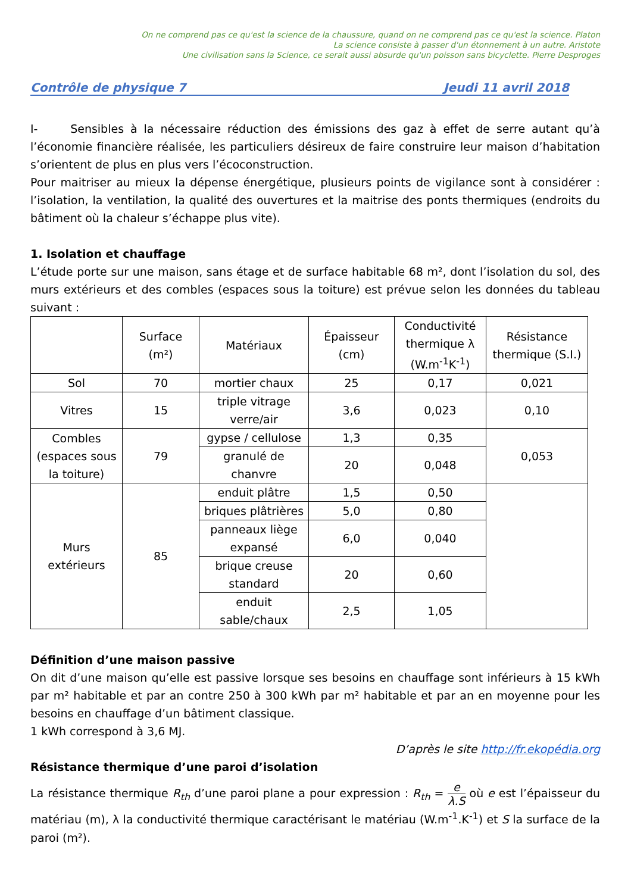On ne comprend pas ce qu'est la science de la chaussure, quand on ne comprend pas ce qu'est la science. Platon
La science consiste à passer d'un étonnement à un autre. Aristote
Une civilisation sans la Science, ce serait aussi absurde qu'un poisson sans bicyclette. Pierre Desproges
Contrôle de physique 7 Jeudi 11 avril 2018
I- Sensibles à la nécessaire réduction des émissions des gaz à effet de serre autant qu’à l’économie financière réalisée, les particuliers désireux de faire construire leur maison d’habitation s’orientent de plus en plus vers l’écoconstruction.
Pour maitriser au mieux la dépense énergétique, plusieurs points de vigilance sont à considérer : l’isolation, la ventilation, la qualité des ouvertures et la maitrise des ponts thermiques (endroits du bâtiment où la chaleur s’échappe plus vite).
1. Isolation et chauffage
L’étude porte sur une maison, sans étage et de surface habitable 68 m², dont l’isolation du sol, des murs extérieurs et des combles (espaces sous la toiture) est prévue selon les données du tableau suivant :
| | Surface (m²) | Matériaux | Épaisseur (cm) | Conductivité thermique λ (W.m<sup>-1</sup>K<sup>-1</sup>) | Résistance thermique (S.I.) |
| --- | --- | --- | --- | --- | --- |
| Sol | 70 | mortier chaux | 25 | 0,17 | 0,021 |
| Vitres | 15 | triple vitrage verre/air | 3,6 | 0,023 | 0,10 |
| Combles (espaces sous la toiture) | 79 | gypse / cellulose | 1,3 | 0,35 | 0,053 |
| | | granulé de chanvre | 20 | 0,048 | |
| Murs extérieurs | 85 | enduit plâtre | 1,5 | 0,50 | |
| | | briques plâtrières | 5,0 | 0,80 | |
| | | panneaux liège expansé | 6,0 | 0,040 | |
| | | brique creuse standard | 20 | 0,60 | |
| | | enduit sable/chaux | 2,5 | 1,05 | |
Définition d’une maison passive
On dit d’une maison qu’elle est passive lorsque ses besoins en chauffage sont inférieurs à 15 kWh par m² habitable et par an contre 250 à 300 kWh par m² habitable et par an en moyenne pour les besoins en chauffage d’un bâtiment classique.
1 kWh correspond à 3,6 MJ.
D’après le site http://fr.ekopédia.org
Résistance thermique d’une paroi d’isolation
La résistance thermique R<sub>th</sub> d’une paroi plane a pour expression : R<sub>th</sub> = e λ.S où e est l’épaisseur du matériau (m), λ la conductivité thermique caractérisant le matériau (W.m<sup>-1</sup>.K<sup>-1</sup>) et S la surface de la paroi (m²).